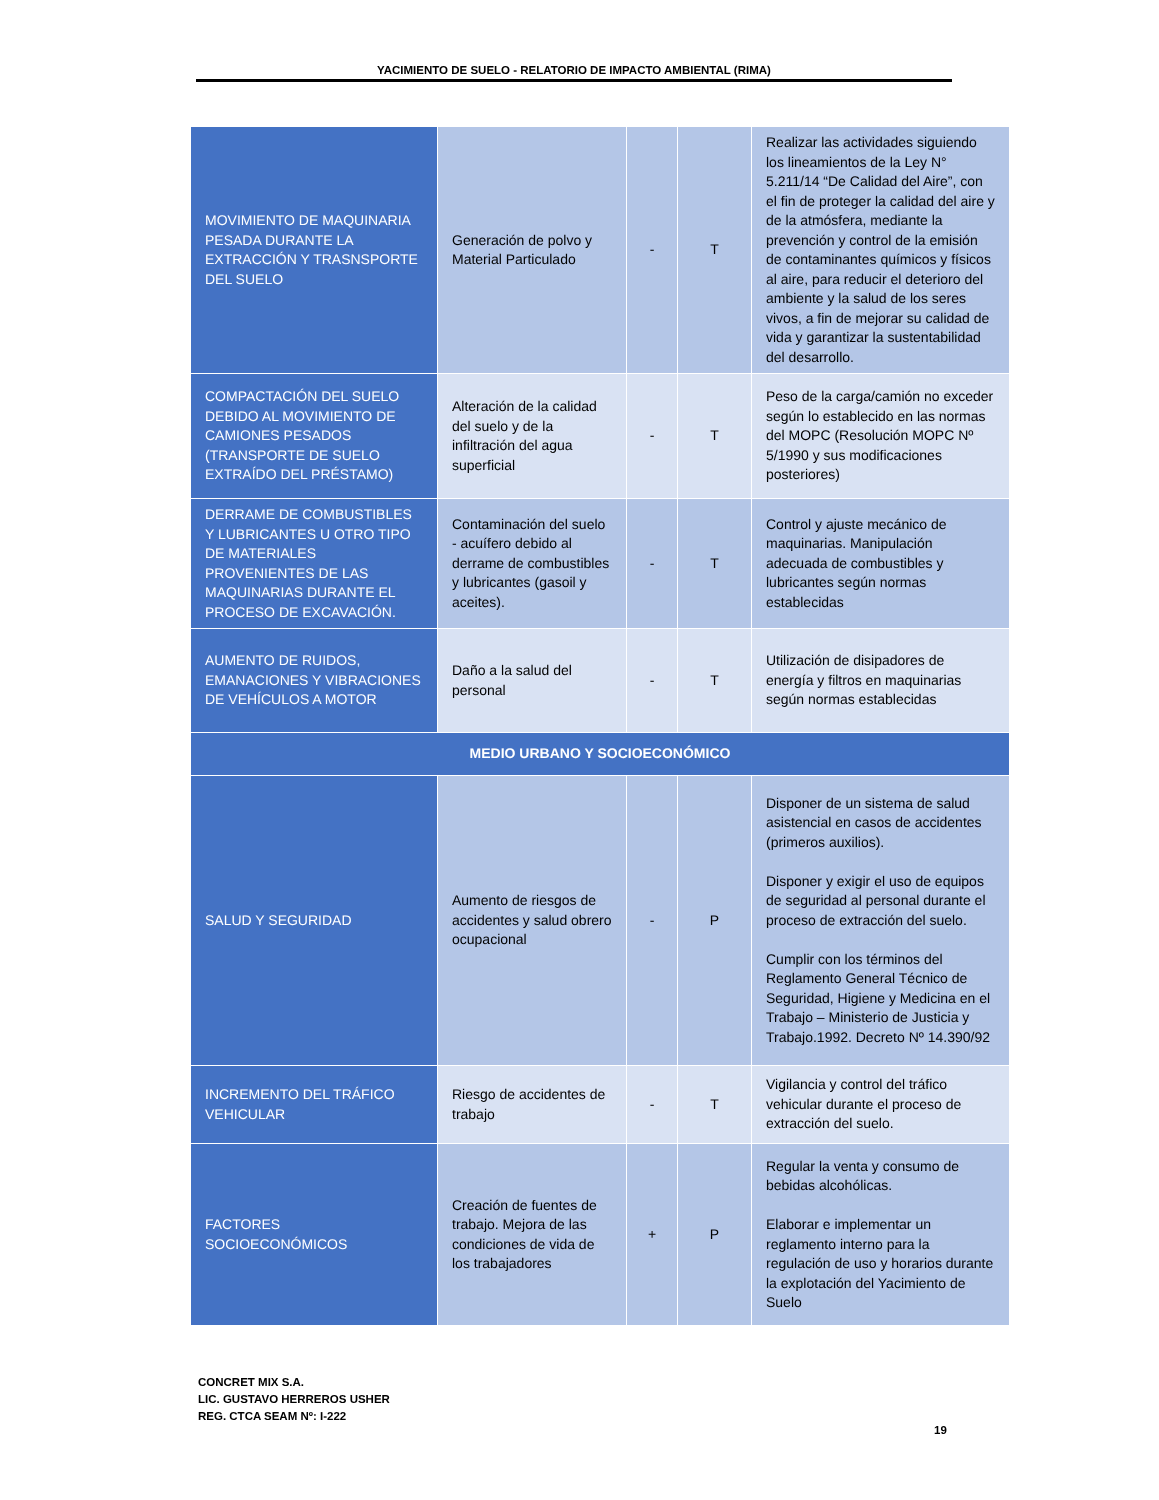YACIMIENTO DE SUELO - RELATORIO DE IMPACTO AMBIENTAL (RIMA)
| MOVIMIENTO DE MAQUINARIA PESADA DURANTE LA EXTRACCIÓN Y TRASNSPORTE DEL SUELO | Generación de polvo y Material Particulado | - | T | Realizar las actividades siguiendo los lineamientos de la Ley N° 5.211/14 “De Calidad del Aire”, con el fin de proteger la calidad del aire y de la atmósfera, mediante la prevención y control de la emisión de contaminantes químicos y físicos al aire, para reducir el deterioro del ambiente y la salud de los seres vivos, a fin de mejorar su calidad de vida y garantizar la sustentabilidad del desarrollo. |
| COMPACTACIÓN DEL SUELO DEBIDO AL MOVIMIENTO DE CAMIONES PESADOS (TRANSPORTE DE SUELO EXTRAÍDO DEL PRÉSTAMO) | Alteración de la calidad del suelo y de la infiltración del agua superficial | - | T | Peso de la carga/camión no exceder según lo establecido en las normas del MOPC (Resolución MOPC Nº 5/1990 y sus modificaciones posteriores) |
| DERRAME DE COMBUSTIBLES Y LUBRICANTES U OTRO TIPO DE MATERIALES PROVENIENTES DE LAS MAQUINARIAS DURANTE EL PROCESO DE EXCAVACIÓN. | Contaminación del suelo - acuífero debido al derrame de combustibles y lubricantes (gasoil y aceites). | - | T | Control y ajuste mecánico de maquinarias. Manipulación adecuada de combustibles y lubricantes según normas establecidas |
| AUMENTO DE RUIDOS, EMANACIONES Y VIBRACIONES DE VEHÍCULOS A MOTOR | Daño a la salud del personal | - | T | Utilización de disipadores de energía y filtros en maquinarias según normas establecidas |
| MEDIO URBANO Y SOCIOECONÓMICO | | | | |
| SALUD Y SEGURIDAD | Aumento de riesgos de accidentes y salud obrero ocupacional | - | P | Disponer de un sistema de salud asistencial en casos de accidentes (primeros auxilios). Disponer y exigir el uso de equipos de seguridad al personal durante el proceso de extracción del suelo. Cumplir con los términos del Reglamento General Técnico de Seguridad, Higiene y Medicina en el Trabajo – Ministerio de Justicia y Trabajo.1992. Decreto Nº 14.390/92 |
| INCREMENTO DEL TRÁFICO VEHICULAR | Riesgo de accidentes de trabajo | - | T | Vigilancia y control del tráfico vehicular durante el proceso de extracción del suelo. |
| FACTORES SOCIOECONÓMICOS | Creación de fuentes de trabajo. Mejora de las condiciones de vida de los trabajadores | + | P | Regular la venta y consumo de bebidas alcohólicas. Elaborar e implementar un reglamento interno para la regulación de uso y horarios durante la explotación del Yacimiento de Suelo |
CONCRET MIX S.A.
LIC. GUSTAVO HERREROS USHER
REG. CTCA SEAM Nº: I-222
19